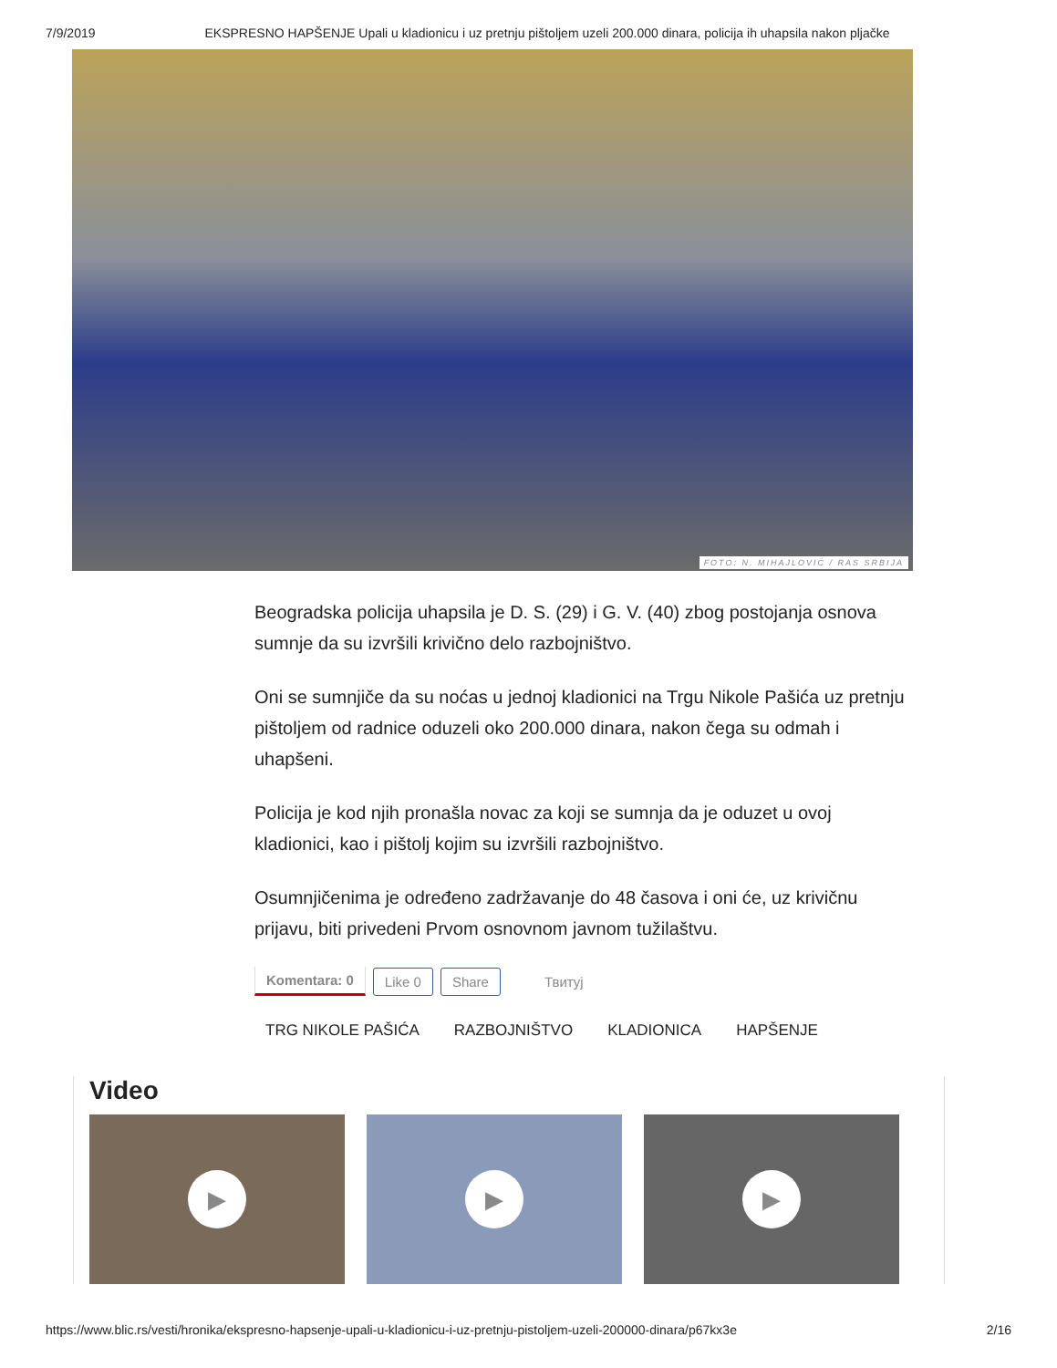7/9/2019 EKSPRESNO HAPŠENJE Upali u kladionicu i uz pretnju pištoljem uzeli 200.000 dinara, policija ih uhapsila nakon pljačke
FOTO: N. MIHAJLOVIĆ / RAS SRBIJA
Beogradska policija uhapsila je D. S. (29) i G. V. (40) zbog postojanja osnova sumnje da su izvršili krivično delo razbojništvo.
Oni se sumnjiče da su noćas u jednoj kladionici na Trgu Nikole Pašića uz pretnju pištoljem od radnice oduzeli oko 200.000 dinara, nakon čega su odmah i uhapšeni.
Policija je kod njih pronašla novac za koji se sumnja da je oduzet u ovoj kladionici, kao i pištolj kojim su izvršili razbojništvo.
Osumnjičenima je određeno zadržavanje do 48 časova i oni će, uz krivičnu prijavu, biti privedeni Prvom osnovnom javnom tužilaštvu.
Komentara: 0 Like 0 Share Твитуј
TRG NIKOLE PAŠIĆA RAZBOJNIŠTVO KLADIONICA HAPŠENJE
Video
▶ ▶ ▶
https://www.blic.rs/vesti/hronika/ekspresno-hapsenje-upali-u-kladionicu-i-uz-pretnju-pistoljem-uzeli-200000-dinara/p67kx3e 2/16